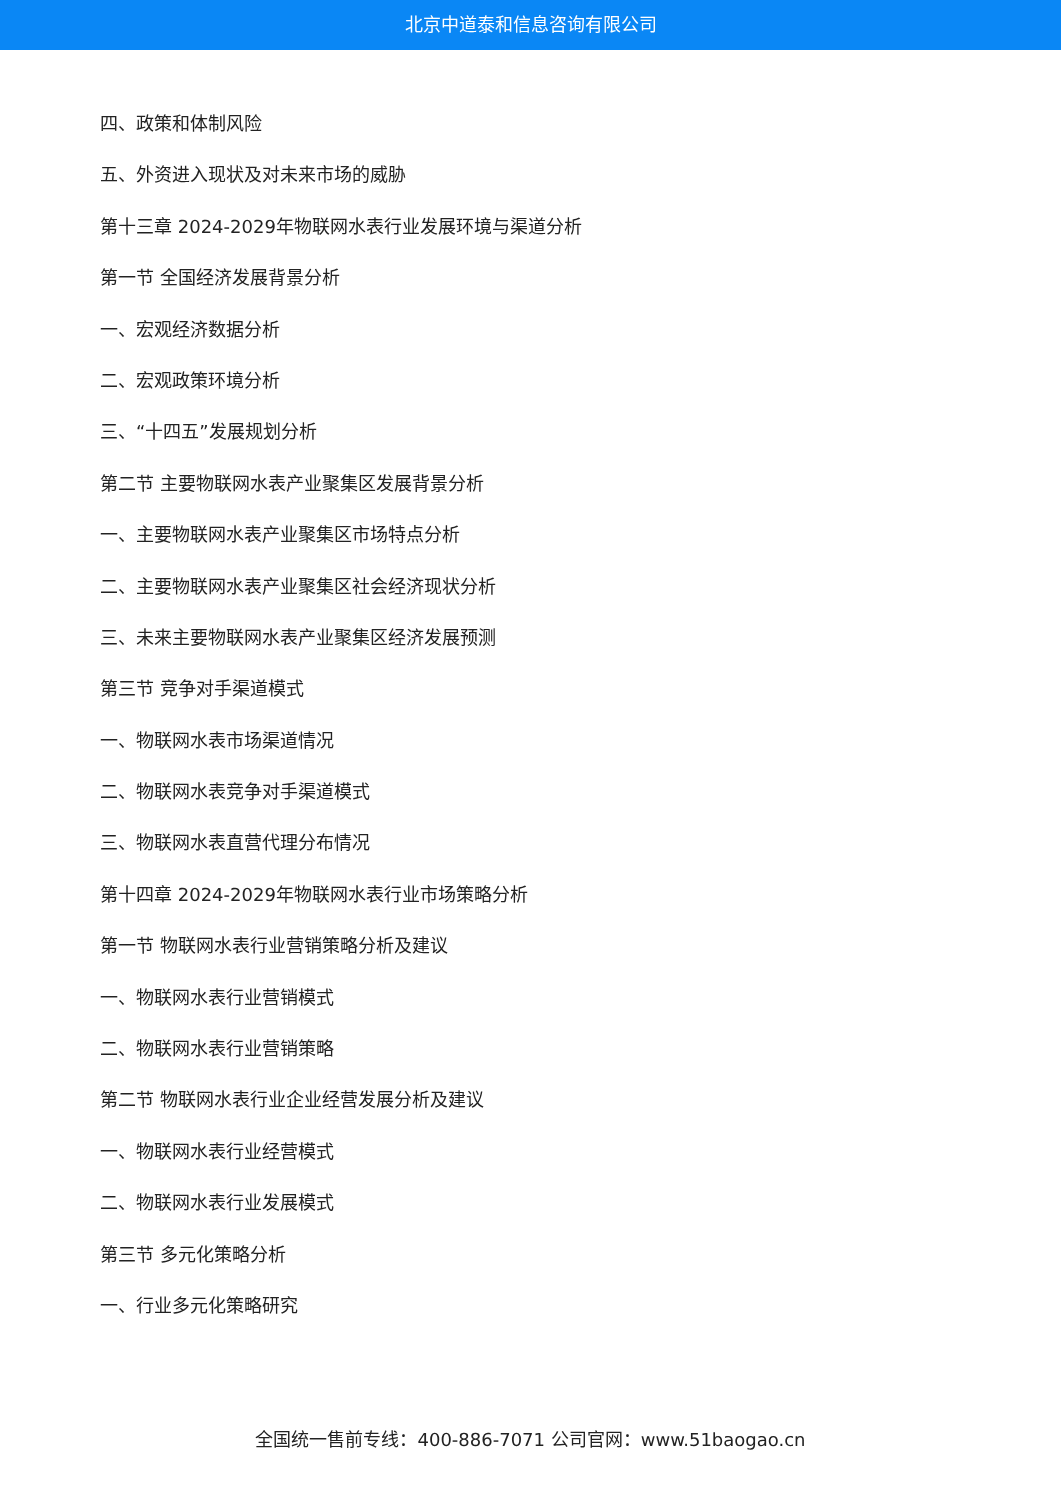北京中道泰和信息咨询有限公司
四、政策和体制风险
五、外资进入现状及对未来市场的威胁
第十三章 2024-2029年物联网水表行业发展环境与渠道分析
第一节 全国经济发展背景分析
一、宏观经济数据分析
二、宏观政策环境分析
三、“十四五”发展规划分析
第二节 主要物联网水表产业聚集区发展背景分析
一、主要物联网水表产业聚集区市场特点分析
二、主要物联网水表产业聚集区社会经济现状分析
三、未来主要物联网水表产业聚集区经济发展预测
第三节 竞争对手渠道模式
一、物联网水表市场渠道情况
二、物联网水表竞争对手渠道模式
三、物联网水表直营代理分布情况
第十四章 2024-2029年物联网水表行业市场策略分析
第一节 物联网水表行业营销策略分析及建议
一、物联网水表行业营销模式
二、物联网水表行业营销策略
第二节 物联网水表行业企业经营发展分析及建议
一、物联网水表行业经营模式
二、物联网水表行业发展模式
第三节 多元化策略分析
一、行业多元化策略研究
全国统一售前专线：400-886-7071 公司官网：www.51baogao.cn